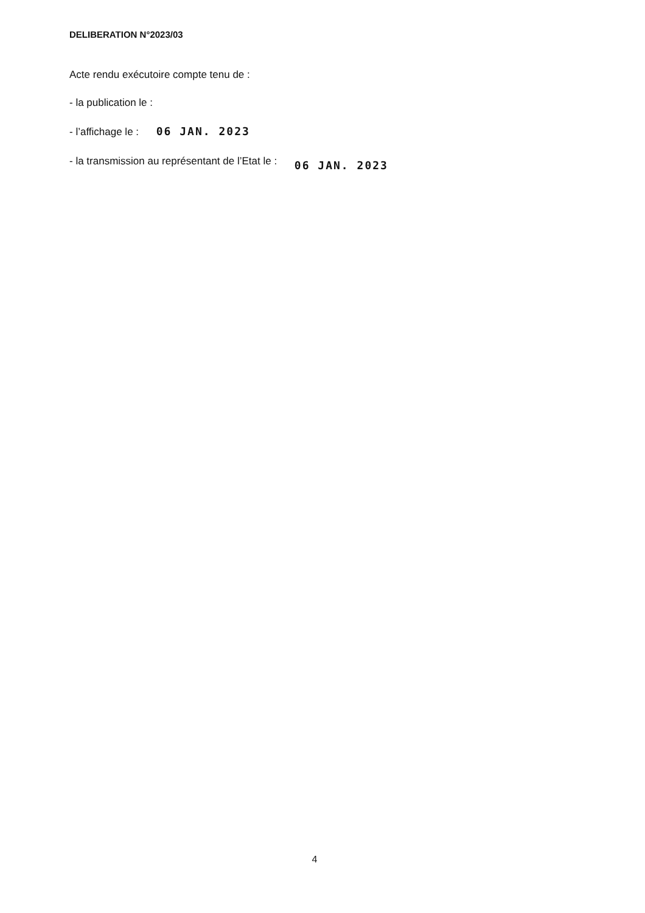DELIBERATION N°2023/03
Acte rendu exécutoire compte tenu de :
- la publication le :
- l’affichage le : 06 JAN. 2023
- la transmission au représentant de l’Etat le : 06 JAN. 2023
4